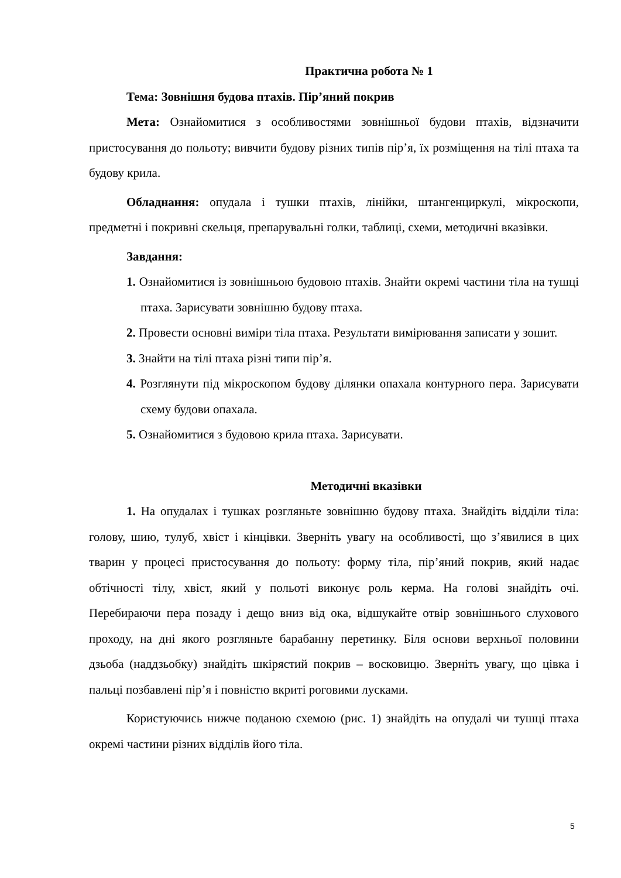Практична робота № 1
Тема: Зовнішня будова птахів. Пір’яний покрив
Мета: Ознайомитися з особливостями зовнішньої будови птахів, відзначити пристосування до польоту; вивчити будову різних типів пір’я, їх розміщення на тілі птаха та будову крила.
Обладнання: опудала і тушки птахів, лінійки, штангенциркулі, мікроскопи, предметні і покривні скельця, препарувальні голки, таблиці, схеми, методичні вказівки.
Завдання:
1. Ознайомитися із зовнішньою будовою птахів. Знайти окремі частини тіла на тушці птаха. Зарисувати зовнішню будову птаха.
2. Провести основні виміри тіла птаха. Результати вимірювання записати у зошит.
3. Знайти на тілі птаха різні типи пір’я.
4. Розглянути під мікроскопом будову ділянки опахала контурного пера. Зарисувати схему будови опахала.
5. Ознайомитися з будовою крила птаха. Зарисувати.
Методичні вказівки
1. На опудалах і тушках розгляньте зовнішню будову птаха. Знайдіть відділи тіла: голову, шию, тулуб, хвіст і кінцівки. Зверніть увагу на особливості, що з’явилися в цих тварин у процесі пристосування до польоту: форму тіла, пір’яний покрив, який надає обтічності тілу, хвіст, який у польоті виконує роль керма. На голові знайдіть очі. Перебираючи пера позаду і дещо вниз від ока, відшукайте отвір зовнішнього слухового проходу, на дні якого розгляньте барабанну перетинку. Біля основи верхньої половини дзьоба (наддзьобку) знайдіть шкірястий покрив – восковицю. Зверніть увагу, що цівка і пальці позбавлені пір’я і повністю вкриті роговими лусками.
Користуючись нижче поданою схемою (рис. 1) знайдіть на опудалі чи тушці птаха окремі частини різних відділів його тіла.
5